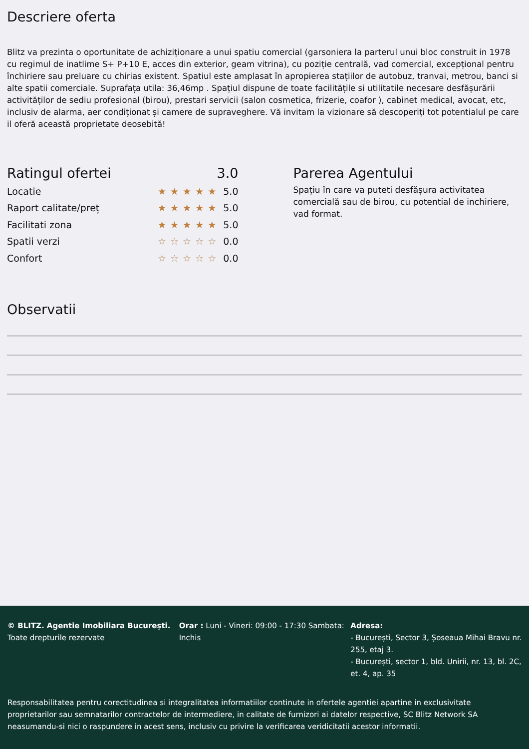Descriere oferta
Blitz va prezinta o oportunitate de achiziționare a unui spatiu comercial (garsoniera la parterul unui bloc construit in 1978 cu regimul de inatlime S+ P+10 E, acces din exterior, geam vitrina), cu poziție centrală, vad comercial, excepțional pentru închiriere sau preluare cu chirias existent. Spatiul este amplasat în apropierea stațiilor de autobuz, tranvai, metrou, banci si alte spatii comerciale. Suprafața utila: 36,46mp . Spațiul dispune de toate facilitățile si utilitatile necesare desfășurării activităților de sediu profesional (birou), prestari servicii (salon cosmetica, frizerie, coafor ), cabinet medical, avocat, etc, inclusiv de alarma, aer condiționat și camere de supraveghere. Vă invitam la vizionare să descoperiți tot potentialul pe care il oferă această proprietate deosebită!
Ratingul ofertei 3.0
Locatie ★★★★★ 5.0
Raport calitate/preț ★★★★★ 5.0
Facilitati zona ★★★★★ 5.0
Spatii verzi ☆☆☆☆☆ 0.0
Confort ☆☆☆☆☆ 0.0
Parerea Agentului
Spațiu în care va puteti desfășura activitatea comercială sau de birou, cu potential de inchiriere, vad format.
Observatii
© BLITZ. Agentie Imobiliara București.
Toate drepturile rezervate
Orar : Luni - Vineri: 09:00 - 17:30 Sambata: Inchis
Adresa:
- București, Sector 3, Șoseaua Mihai Bravu nr. 255, etaj 3.
- București, sector 1, bld. Unirii, nr. 13, bl. 2C, et. 4, ap. 35
Responsabilitatea pentru corectitudinea si integralitatea informatiilor continute in ofertele agentiei apartine in exclusivitate proprietarilor sau semnatarilor contractelor de intermediere, in calitate de furnizori ai datelor respective, SC Blitz Network SA neasumandu-si nici o raspundere in acest sens, inclusiv cu privire la verificarea veridicitatii acestor informatii.